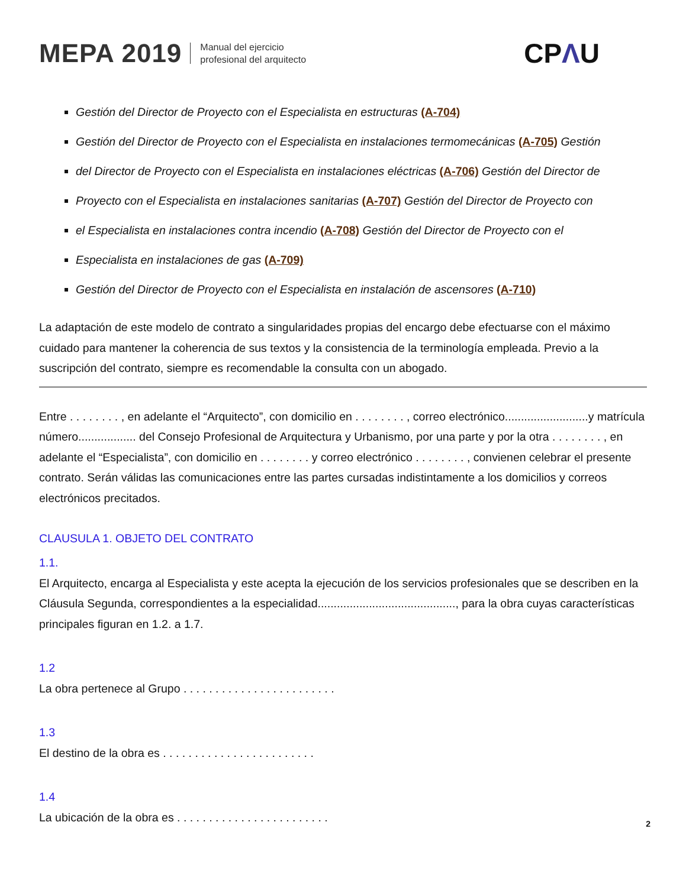MEPA 2019
Manual del ejercicio
profesional del arquitecto
CPΛU
Gestión del Director de Proyecto con el Especialista en estructuras (A-704)
Gestión del Director de Proyecto con el Especialista en instalaciones termomecánicas (A-705) Gestión
del Director de Proyecto con el Especialista en instalaciones eléctricas (A-706) Gestión del Director de
Proyecto con el Especialista en instalaciones sanitarias (A-707) Gestión del Director de Proyecto con
el Especialista en instalaciones contra incendio (A-708) Gestión del Director de Proyecto con el
Especialista en instalaciones de gas (A-709)
Gestión del Director de Proyecto con el Especialista en instalación de ascensores (A-710)
La adaptación de este modelo de contrato a singularidades propias del encargo debe efectuarse con el máximo cuidado para mantener la coherencia de sus textos y la consistencia de la terminología empleada. Previo a la suscripción del contrato, siempre es recomendable la consulta con un abogado.
Entre . . . . . . . . , en adelante el “Arquitecto”, con domicilio en . . . . . . . . , correo electrónico..........................y matrícula número.................. del Consejo Profesional de Arquitectura y Urbanismo, por una parte y por la otra . . . . . . . . , en adelante el “Especialista”, con domicilio en . . . . . . . . y correo electrónico . . . . . . . . , convienen celebrar el presente contrato. Serán válidas las comunicaciones entre las partes cursadas indistintamente a los domicilios y correos electrónicos precitados.
CLAUSULA 1. OBJETO DEL CONTRATO
1.1.
El Arquitecto, encarga al Especialista y este acepta la ejecución de los servicios profesionales que se describen en la Cláusula Segunda, correspondientes a la especialidad..........................................., para la obra cuyas características principales figuran en 1.2. a 1.7.
1.2
La obra pertenece al Grupo . . . . . . . . . . . . . . . . . . . . . . . .
1.3
El destino de la obra es . . . . . . . . . . . . . . . . . . . . . . . .
1.4
La ubicación de la obra es . . . . . . . . . . . . . . . . . . . . . . . .
2